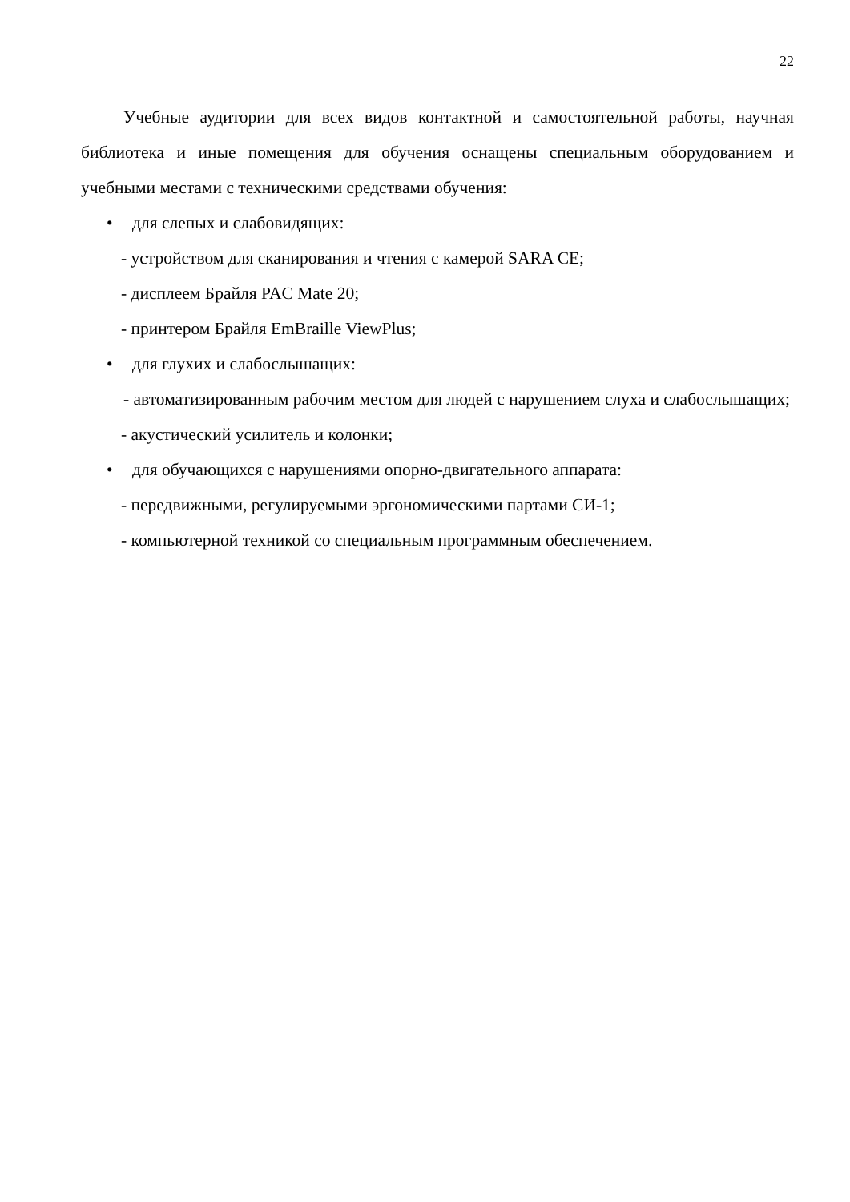22
Учебные аудитории для всех видов контактной и самостоятельной работы, научная библиотека и иные помещения для обучения оснащены специальным оборудованием и учебными местами с техническими средствами обучения:
• для слепых и слабовидящих:
- устройством для сканирования и чтения с камерой SARA CE;
- дисплеем Брайля PAC Mate 20;
- принтером Брайля EmBraille ViewPlus;
• для глухих и слабослышащих:
- автоматизированным рабочим местом для людей с нарушением слуха и слабослышащих;
- акустический усилитель и колонки;
• для обучающихся с нарушениями опорно-двигательного аппарата:
- передвижными, регулируемыми эргономическими партами СИ-1;
- компьютерной техникой со специальным программным обеспечением.